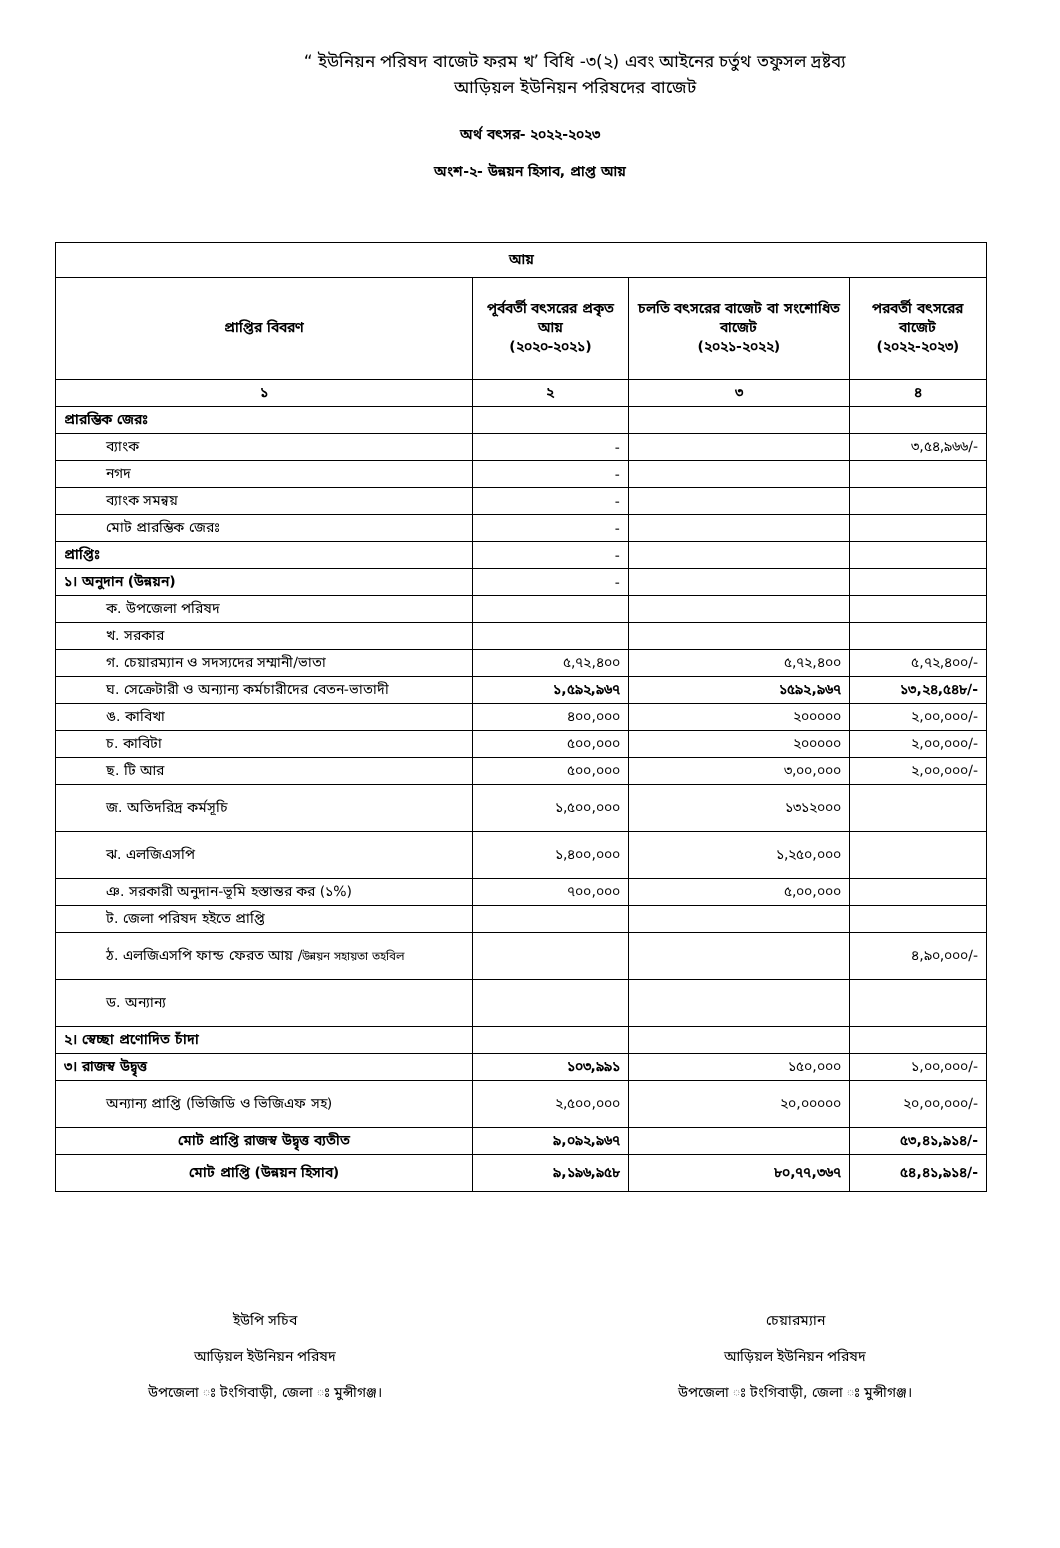“ ইউনিয়ন পরিষদ বাজেট ফরম খ’ বিধি -৩(২) এবং আইনের চর্তুথ তফুসল দ্রষ্টব্য
আড়িয়ল ইউনিয়ন পরিষদের বাজেট
অর্থ বৎসর- ২০২২-২০২৩
অংশ-২- উন্নয়ন হিসাব, প্রাপ্ত আয়
| আয় | | | |
| --- | --- | --- | --- |
| প্রাপ্তির বিবরণ | পূর্ববর্তী বৎসরের প্রকৃত আয় (২০২০-২০২১) | চলতি বৎসরের বাজেট বা সংশোধিত বাজেট (২০২১-২০২২) | পরবর্তী বৎসরের বাজেট (২০২২-২০২৩) |
| ১ | ২ | ৩ | ৪ |
| প্রারম্ভিক জেরঃ | | | |
| ব্যাংক | - | | ৩,৫৪,৯৬৬/- |
| নগদ | - | | |
| ব্যাংক সমন্বয় | - | | |
| মোট প্রারম্ভিক জেরঃ | - | | |
| প্রাপ্তিঃ | - | | |
| ১। অনুদান (উন্নয়ন) | - | | |
| ক. উপজেলা পরিষদ | | | |
| খ. সরকার | | | |
| গ. চেয়ারম্যান ও সদস্যদের সম্মানী/ভাতা | ৫,৭২,৪০০ | ৫,৭২,৪০০ | ৫,৭২,৪০০/- |
| ঘ. সেক্রেটারী ও অন্যান্য কর্মচারীদের বেতন-ভাতাদী | ১,৫৯২,৯৬৭ | ১৫৯২,৯৬৭ | ১৩,২৪,৫৪৮/- |
| ঙ. কাবিখা | ৪০০,০০০ | ২০০০০০ | ২,০০,০০০/- |
| চ. কাবিটা | ৫০০,০০০ | ২০০০০০ | ২,০০,০০০/- |
| ছ. টি আর | ৫০০,০০০ | ৩,০০,০০০ | ২,০০,০০০/- |
| জ. অতিদরিদ্র কর্মসূচি | ১,৫০০,০০০ | ১৩১২০০০ | |
| ঝ. এলজিএসপি | ১,৪০০,০০০ | ১,২৫০,০০০ | |
| ঞ. সরকারী অনুদান-ভূমি হস্তান্তর কর (১%) | ৭০০,০০০ | ৫,০০,০০০ | |
| ট. জেলা পরিষদ হইতে প্রাপ্তি | | | |
| ঠ. এলজিএসপি ফান্ড ফেরত আয় / উন্নয়ন সহায়তা তহবিল | | | ৪,৯০,০০০/- |
| ড. অন্যান্য | | | |
| ২। স্বেচ্ছা প্রণোদিত চাঁদা | | | |
| ৩। রাজস্ব উদ্বৃত্ত | ১০৩,৯৯১ | ১৫০,০০০ | ১,০০,০০০/- |
| অন্যান্য প্রাপ্তি (ভিজিডি ও ভিজিএফ সহ) | ২,৫০০,০০০ | ২০,০০০০০ | ২০,০০,০০০/- |
| মোট প্রাপ্তি রাজস্ব উদ্বৃত্ত ব্যতীত | ৯,০৯২,৯৬৭ | | ৫৩,৪১,৯১৪/- |
| মোট প্রাপ্তি (উন্নয়ন হিসাব) | ৯,১৯৬,৯৫৮ | ৮০,৭৭,৩৬৭ | ৫৪,৪১,৯১৪/- |
ইউপি সচিব
আড়িয়ল ইউনিয়ন পরিষদ
উপজেলা ঃ টংগিবাড়ী, জেলা ঃ মুন্সীগঞ্জ।
চেয়ারম্যান
আড়িয়ল ইউনিয়ন পরিষদ
উপজেলা ঃ টংগিবাড়ী, জেলা ঃ মুন্সীগঞ্জ।